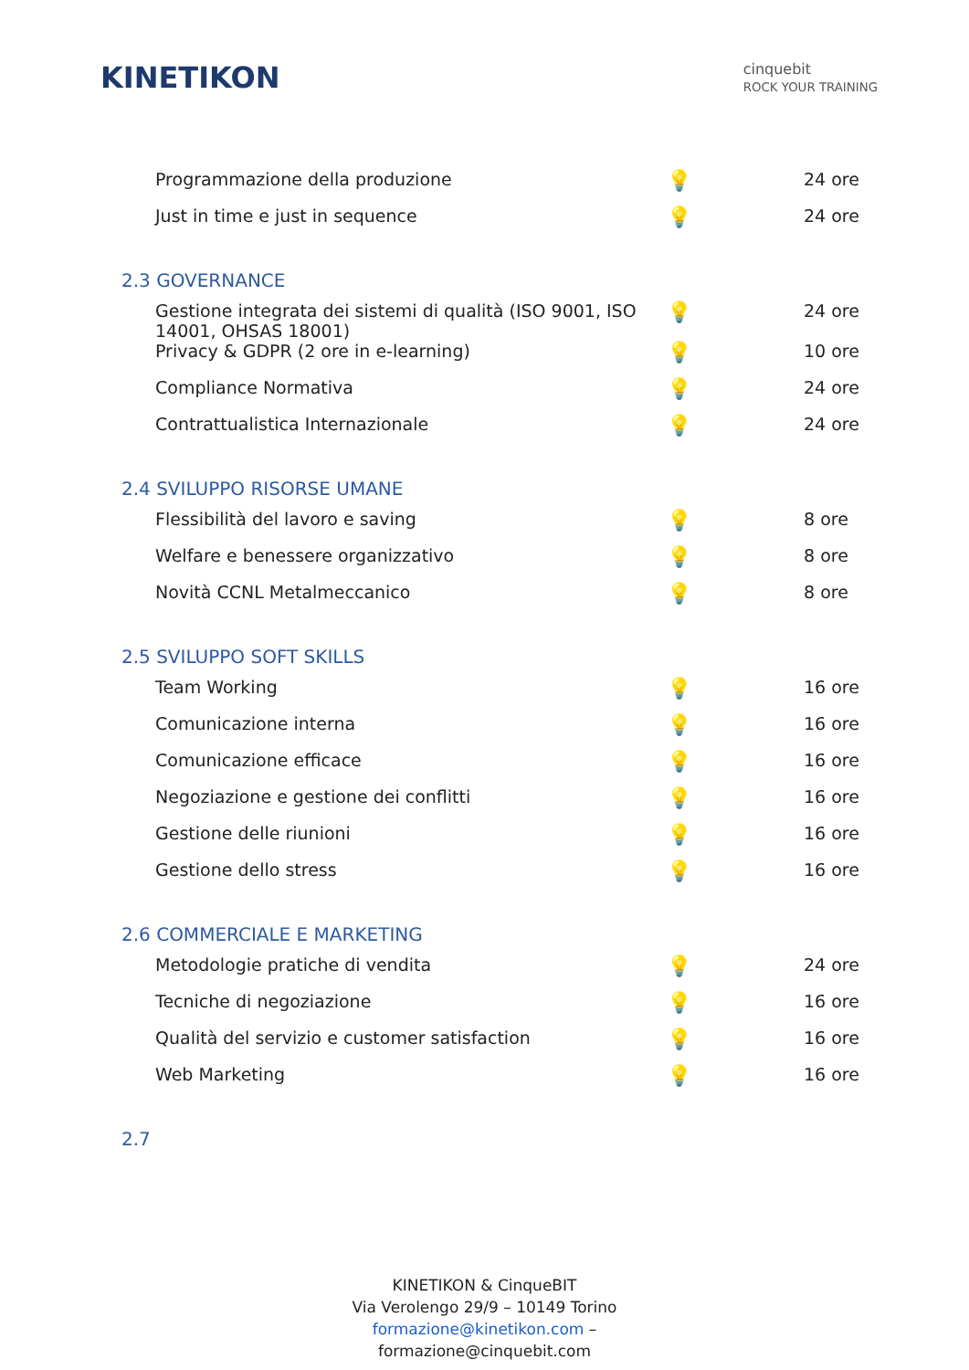KINETIKON
cinquebit
ROCK YOUR TRAINING
| Programmazione della produzione | 💡 | 24 ore |
| Just in time e just in sequence | 💡 | 24 ore |
2.3 GOVERNANCE
| Gestione integrata dei sistemi di qualità (ISO 9001, ISO 14001, OHSAS 18001) | 💡 | 24 ore |
| Privacy & GDPR (2 ore in e-learning) | 💡 | 10 ore |
| Compliance Normativa | 💡 | 24 ore |
| Contrattualistica Internazionale | 💡 | 24 ore |
2.4 SVILUPPO RISORSE UMANE
| Flessibilità del lavoro e saving | 💡 | 8 ore |
| Welfare e benessere organizzativo | 💡 | 8 ore |
| Novità CCNL Metalmeccanico | 💡 | 8 ore |
2.5 SVILUPPO SOFT SKILLS
| Team Working | 💡 | 16 ore |
| Comunicazione interna | 💡 | 16 ore |
| Comunicazione efficace | 💡 | 16 ore |
| Negoziazione e gestione dei conflitti | 💡 | 16 ore |
| Gestione delle riunioni | 💡 | 16 ore |
| Gestione dello stress | 💡 | 16 ore |
2.6 COMMERCIALE E MARKETING
| Metodologie pratiche di vendita | 💡 | 24 ore |
| Tecniche di negoziazione | 💡 | 16 ore |
| Qualità del servizio e customer satisfaction | 💡 | 16 ore |
| Web Marketing | 💡 | 16 ore |
2.7
KINETIKON & CinqueBIT
Via Verolengo 29/9 – 10149 Torino
formazione@kinetikon.com –
formazione@cinquebit.com